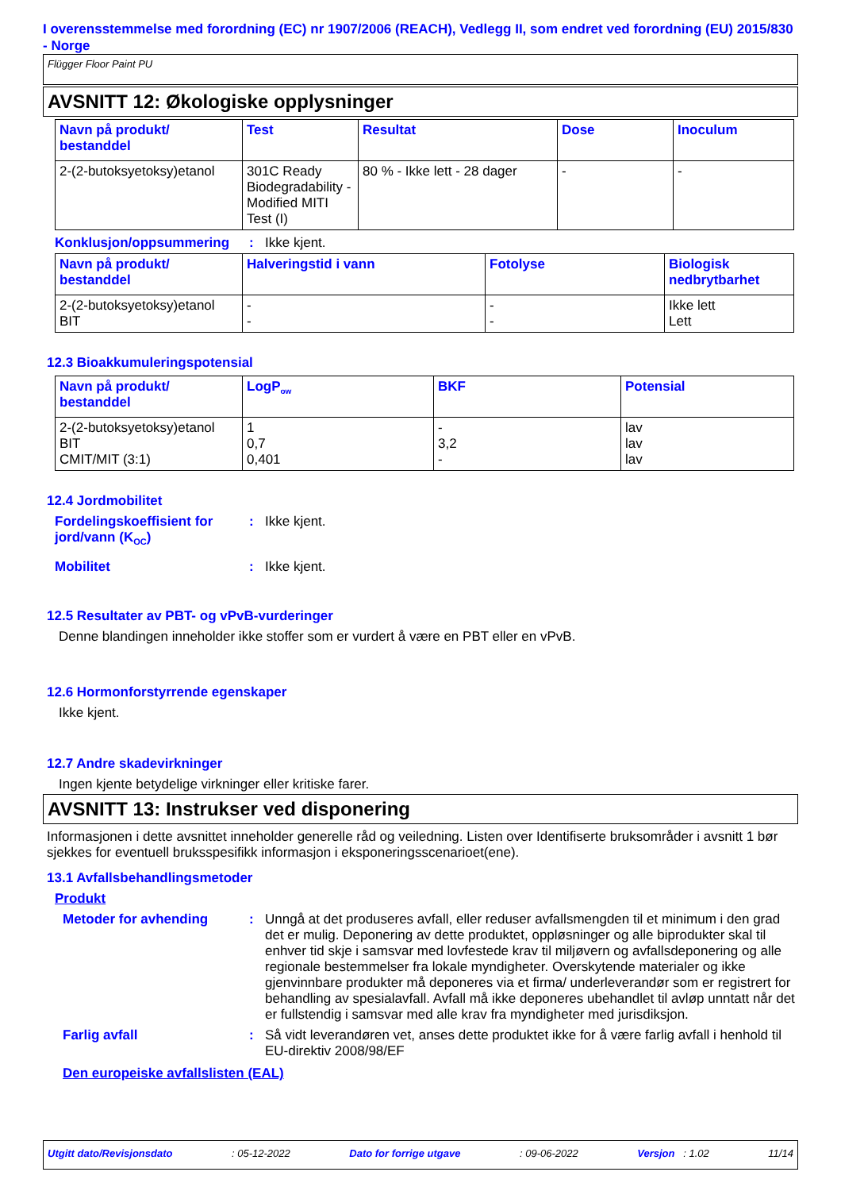I overensstemmelse med forordning (EC) nr 1907/2006 (REACH), Vedlegg II, som endret ved forordning (EU) 2015/830 - Norge
Flügger Floor Paint PU
AVSNITT 12: Økologiske opplysninger
| Navn på produkt/ bestanddel | Test | Resultat | Dose | Inoculum |
| --- | --- | --- | --- | --- |
| 2-(2-butoksyetoksy)etanol | 301C Ready Biodegradability - Modified MITI Test (I) | 80 % - Ikke lett - 28 dager | - | - |
Konklusjon/oppsummering : Ikke kjent.
| Navn på produkt/ bestanddel | Halveringstid i vann | Fotolyse | Biologisk nedbrytbarhet |
| --- | --- | --- | --- |
| 2-(2-butoksyetoksy)etanol BIT | - - | - - | Ikke lett Lett |
12.3 Bioakkumuleringspotensial
| Navn på produkt/ bestanddel | LogP<sub>ow</sub> | BKF | Potensial |
| --- | --- | --- | --- |
| 2-(2-butoksyetoksy)etanol BIT CMIT/MIT (3:1) | 1 0,7 0,401 | - 3,2 - | lav lav lav |
12.4 Jordmobilitet
Fordelingskoeffisient for jord/vann (K<sub>OC</sub>)
: Ikke kjent.
Mobilitet : Ikke kjent.
12.5 Resultater av PBT- og vPvB-vurderinger
Denne blandingen inneholder ikke stoffer som er vurdert å være en PBT eller en vPvB.
12.6 Hormonforstyrrende egenskaper
Ikke kjent.
12.7 Andre skadevirkninger
Ingen kjente betydelige virkninger eller kritiske farer.
AVSNITT 13: Instrukser ved disponering
Informasjonen i dette avsnittet inneholder generelle råd og veiledning. Listen over Identifiserte bruksområder i avsnitt 1 bør sjekkes for eventuell bruksspesifikk informasjon i eksponeringsscenarioet(ene).
13.1 Avfallsbehandlingsmetoder
Produkt
Metoder for avhending : Unngå at det produseres avfall, eller reduser avfallsmengden til et minimum i den grad det er mulig. Deponering av dette produktet, oppløsninger og alle biprodukter skal til enhver tid skje i samsvar med lovfestede krav til miljøvern og avfallsdeponering og alle regionale bestemmelser fra lokale myndigheter. Overskytende materialer og ikke gjenvinnbare produkter må deponeres via et firma/ underleverandør som er registrert for behandling av spesialavfall. Avfall må ikke deponeres ubehandlet til avløp unntatt når det er fullstendig i samsvar med alle krav fra myndigheter med jurisdiksjon.
Farlig avfall : Så vidt leverandøren vet, anses dette produktet ikke for å være farlig avfall i henhold til EU-direktiv 2008/98/EF
Den europeiske avfallslisten (EAL)
Utgitt dato/Revisjonsdato: 05-12-2022 Dato for forrige utgave: 09-06-2022 Versjon : 1.02 11/14